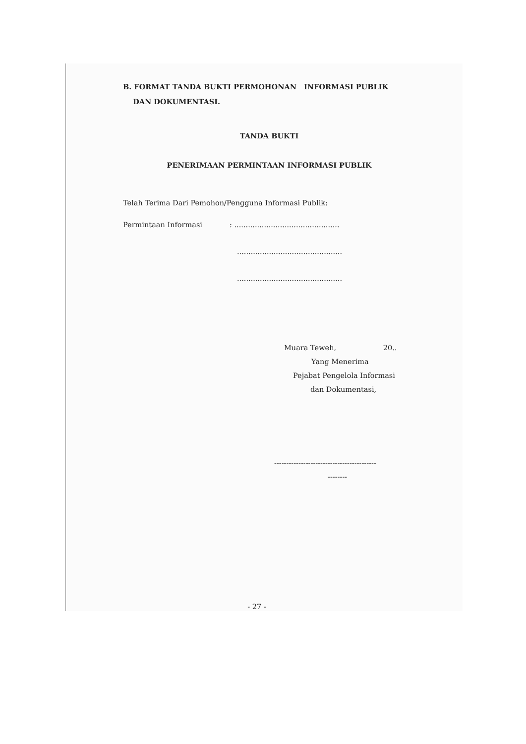B. FORMAT TANDA BUKTI PERMOHONAN INFORMASI PUBLIK
DAN DOKUMENTASI.
TANDA BUKTI
PENERIMAAN PERMINTAAN INFORMASI PUBLIK
Telah Terima Dari Pemohon/Pengguna Informasi Publik:
Permintaan Informasi: ..............................................
..............................................
..............................................
Muara Teweh, 20..
Yang Menerima
Pejabat Pengelola Informasi
dan Dokumentasi,
------------------------------------------
--------
- 27 -